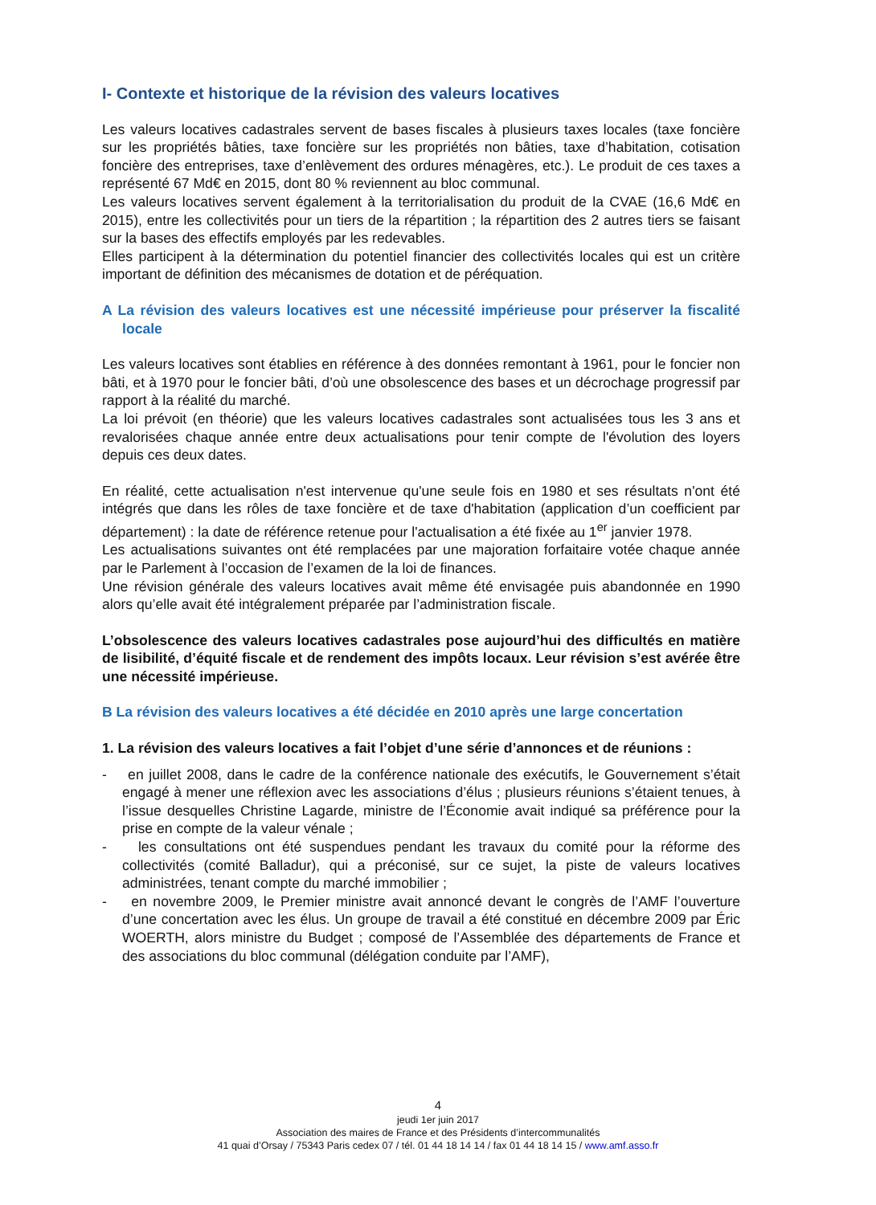I- Contexte et historique de la révision des valeurs locatives
Les valeurs locatives cadastrales servent de bases fiscales à plusieurs taxes locales (taxe foncière sur les propriétés bâties, taxe foncière sur les propriétés non bâties, taxe d’habitation, cotisation foncière des entreprises, taxe d’enlèvement des ordures ménagères, etc.). Le produit de ces taxes a représenté 67 Md€ en 2015, dont 80 % reviennent au bloc communal.
Les valeurs locatives servent également à la territorialisation du produit de la CVAE (16,6 Md€ en 2015), entre les collectivités pour un tiers de la répartition ; la répartition des 2 autres tiers se faisant sur la bases des effectifs employés par les redevables.
Elles participent à la détermination du potentiel financier des collectivités locales qui est un critère important de définition des mécanismes de dotation et de péréquation.
A La révision des valeurs locatives est une nécessité impérieuse pour préserver la fiscalité locale
Les valeurs locatives sont établies en référence à des données remontant à 1961, pour le foncier non bâti, et à 1970 pour le foncier bâti, d’où une obsolescence des bases et un décrochage progressif par rapport à la réalité du marché.
La loi prévoit (en théorie) que les valeurs locatives cadastrales sont actualisées tous les 3 ans et revalorisées chaque année entre deux actualisations pour tenir compte de l'évolution des loyers depuis ces deux dates.
En réalité, cette actualisation n'est intervenue qu'une seule fois en 1980 et ses résultats n'ont été intégrés que dans les rôles de taxe foncière et de taxe d'habitation (application d’un coefficient par département) : la date de référence retenue pour l'actualisation a été fixée au 1<sup>er</sup> janvier 1978.
Les actualisations suivantes ont été remplacées par une majoration forfaitaire votée chaque année par le Parlement à l’occasion de l’examen de la loi de finances.
Une révision générale des valeurs locatives avait même été envisagée puis abandonnée en 1990 alors qu’elle avait été intégralement préparée par l’administration fiscale.
L’obsolescence des valeurs locatives cadastrales pose aujourd’hui des difficultés en matière de lisibilité, d’équité fiscale et de rendement des impôts locaux. Leur révision s’est avérée être une nécessité impérieuse.
B La révision des valeurs locatives a été décidée en 2010 après une large concertation
1. La révision des valeurs locatives a fait l’objet d’une série d’annonces et de réunions :
- en juillet 2008, dans le cadre de la conférence nationale des exécutifs, le Gouvernement s’était engagé à mener une réflexion avec les associations d’élus ; plusieurs réunions s’étaient tenues, à l’issue desquelles Christine Lagarde, ministre de l’Économie avait indiqué sa préférence pour la prise en compte de la valeur vénale ;
- les consultations ont été suspendues pendant les travaux du comité pour la réforme des collectivités (comité Balladur), qui a préconisé, sur ce sujet, la piste de valeurs locatives administrées, tenant compte du marché immobilier ;
- en novembre 2009, le Premier ministre avait annoncé devant le congrès de l’AMF l’ouverture d’une concertation avec les élus. Un groupe de travail a été constitué en décembre 2009 par Éric WOERTH, alors ministre du Budget ; composé de l’Assemblée des départements de France et des associations du bloc communal (délégation conduite par l’AMF),
4
jeudi 1er juin 2017
Association des maires de France et des Présidents d’intercommunalités
41 quai d’Orsay / 75343 Paris cedex 07 / tél. 01 44 18 14 14 / fax 01 44 18 14 15 / www.amf.asso.fr